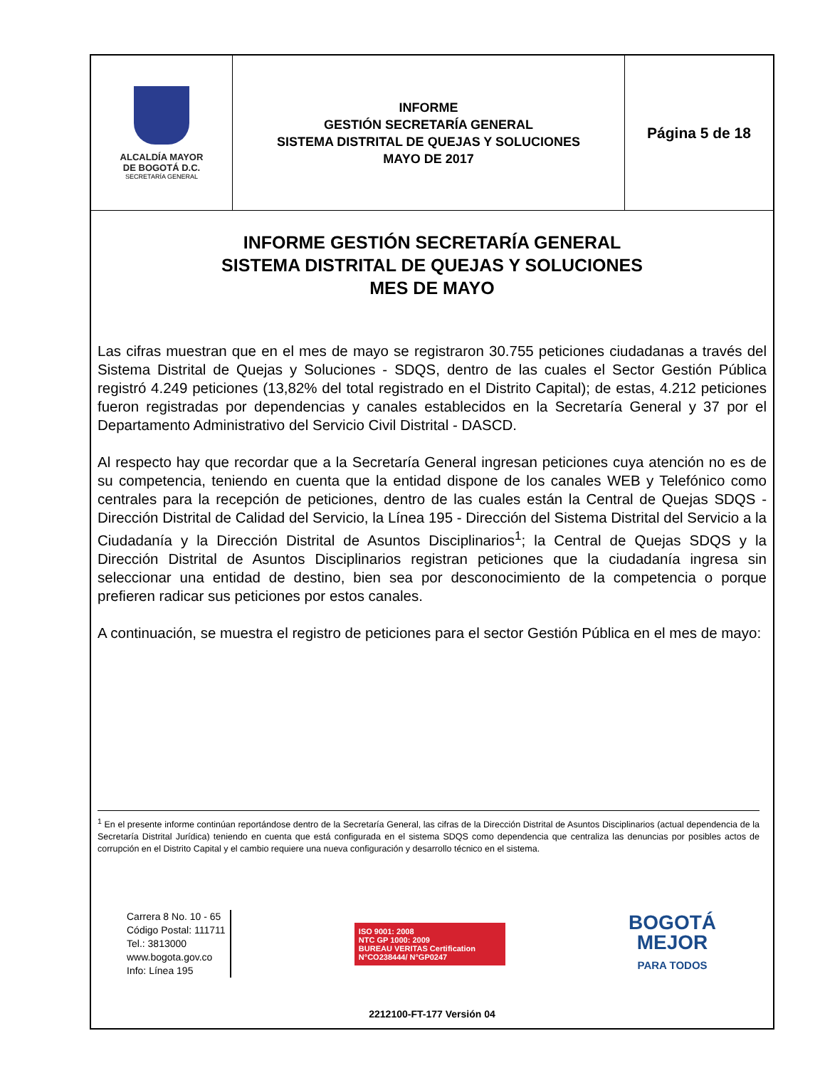| ALCALDÍA MAYOR DE BOGOTÁ D.C. SECRETARÍA GENERAL | INFORME GESTIÓN SECRETARÍA GENERAL SISTEMA DISTRITAL DE QUEJAS Y SOLUCIONES MAYO DE 2017 | Página 5 de 18 |
INFORME GESTIÓN SECRETARÍA GENERAL
SISTEMA DISTRITAL DE QUEJAS Y SOLUCIONES
MES DE MAYO
Las cifras muestran que en el mes de mayo se registraron 30.755 peticiones ciudadanas a través del Sistema Distrital de Quejas y Soluciones - SDQS, dentro de las cuales el Sector Gestión Pública registró 4.249 peticiones (13,82% del total registrado en el Distrito Capital); de estas, 4.212 peticiones fueron registradas por dependencias y canales establecidos en la Secretaría General y 37 por el Departamento Administrativo del Servicio Civil Distrital - DASCD.
Al respecto hay que recordar que a la Secretaría General ingresan peticiones cuya atención no es de su competencia, teniendo en cuenta que la entidad dispone de los canales WEB y Telefónico como centrales para la recepción de peticiones, dentro de las cuales están la Central de Quejas SDQS - Dirección Distrital de Calidad del Servicio, la Línea 195 - Dirección del Sistema Distrital del Servicio a la Ciudadanía y la Dirección Distrital de Asuntos Disciplinarios<sup>1</sup>; la Central de Quejas SDQS y la Dirección Distrital de Asuntos Disciplinarios registran peticiones que la ciudadanía ingresa sin seleccionar una entidad de destino, bien sea por desconocimiento de la competencia o porque prefieren radicar sus peticiones por estos canales.
A continuación, se muestra el registro de peticiones para el sector Gestión Pública en el mes de mayo:
<sup>1</sup> En el presente informe continúan reportándose dentro de la Secretaría General, las cifras de la Dirección Distrital de Asuntos Disciplinarios (actual dependencia de la Secretaría Distrital Jurídica) teniendo en cuenta que está configurada en el sistema SDQS como dependencia que centraliza las denuncias por posibles actos de corrupción en el Distrito Capital y el cambio requiere una nueva configuración y desarrollo técnico en el sistema.
Carrera 8 No. 10 - 65
Código Postal: 111711
Tel.: 3813000
www.bogota.gov.co
Info: Línea 195
ISO 9001: 2008
NTC GP 1000: 2009
BUREAU VERITAS Certification
N°CO238444/ N°GP0247
BOGOTÁ
MEJOR
PARA TODOS
2212100-FT-177 Versión 04